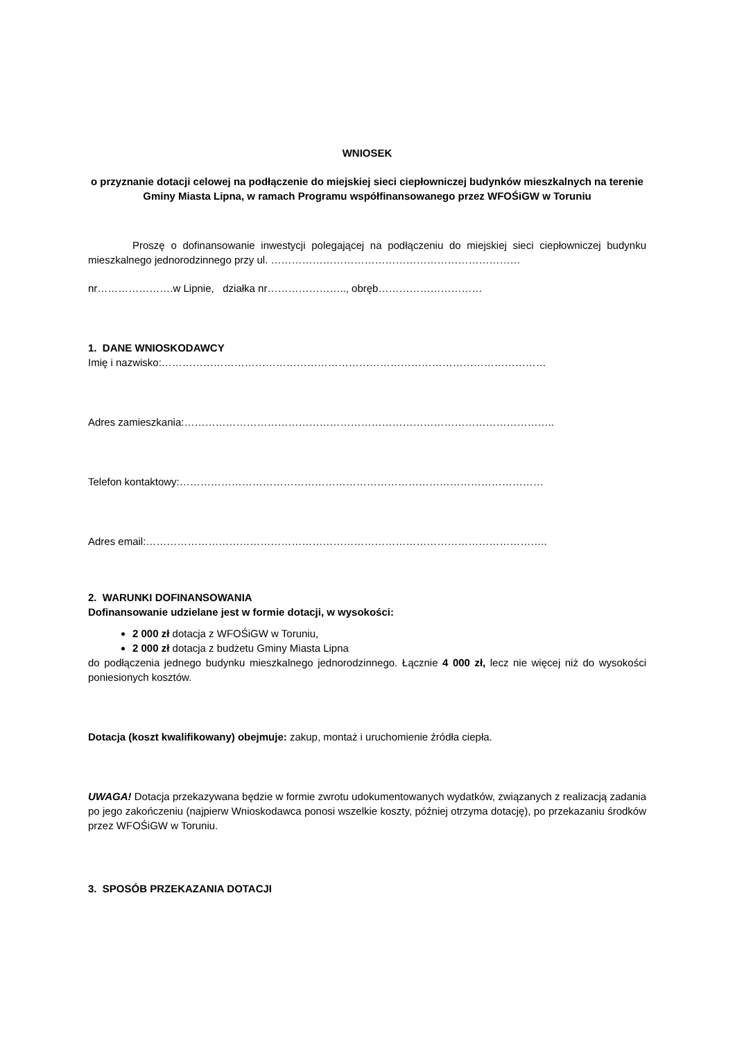WNIOSEK
o przyznanie dotacji celowej na podłączenie do miejskiej sieci ciepłowniczej budynków mieszkalnych na terenie Gminy Miasta Lipna, w ramach Programu współfinansowanego przez WFOŚiGW w Toruniu
Proszę o dofinansowanie inwestycji polegającej na podłączeniu do miejskiej sieci ciepłowniczej budynku mieszkalnego jednorodzinnego przy ul. ………………………………………………………………
nr………………….w Lipnie, działka nr………………….., obręb…………………………
1. DANE WNIOSKODAWCY
Imię i nazwisko:…………………………………………………………………………………………………
Adres zamieszkania:……………………………………………………………………………………………..
Telefon kontaktowy:……………………………………………………………………………………………
Adres email:……………………………………………………………………………………………………..
2. WARUNKI DOFINANSOWANIA
Dofinansowanie udzielane jest w formie dotacji, w wysokości:
2 000 zł dotacja z WFOŚiGW w Toruniu,
2 000 zł dotacja z budżetu Gminy Miasta Lipna
do podłączenia jednego budynku mieszkalnego jednorodzinnego. Łącznie 4 000 zł, lecz nie więcej niż do wysokości poniesionych kosztów.
Dotacja (koszt kwalifikowany) obejmuje: zakup, montaż i uruchomienie źródła ciepła.
UWAGA! Dotacja przekazywana będzie w formie zwrotu udokumentowanych wydatków, związanych z realizacją zadania po jego zakończeniu (najpierw Wnioskodawca ponosi wszelkie koszty, później otrzyma dotację), po przekazaniu środków przez WFOŚiGW w Toruniu.
3. SPOSÓB PRZEKAZANIA DOTACJI